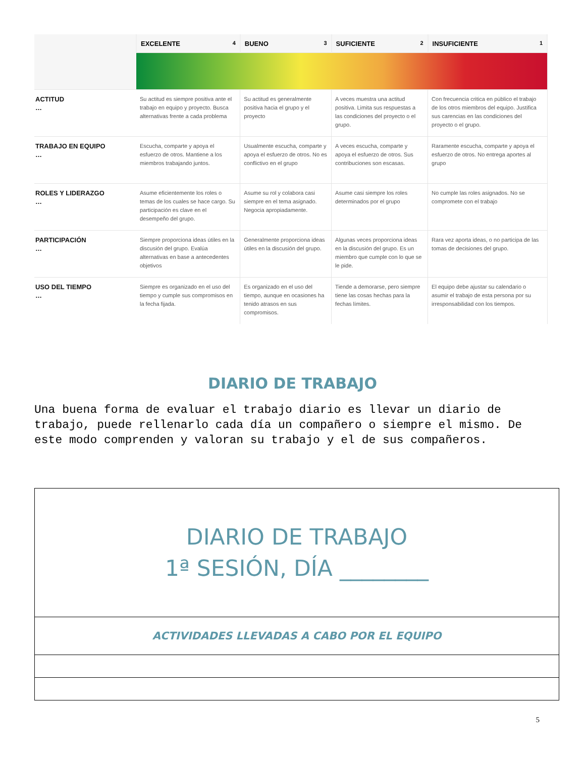| | EXCELENTE 4 | BUENO 3 | SUFICIENTE 2 | INSUFICIENTE 1 |
| --- | --- | --- | --- | --- |
| ACTITUD … | Su actitud es siempre positiva ante el trabajo en equipo y proyecto. Busca alternativas frente a cada problema | Su actitud es generalmente positiva hacia el grupo y el proyecto | A veces muestra una actitud positiva. Limita sus respuestas a las condiciones del proyecto o el grupo. | Con frecuencia critica en público el trabajo de los otros miembros del equipo. Justifica sus carencias en las condiciones del proyecto o el grupo. |
| TRABAJO EN EQUIPO … | Escucha, comparte y apoya el esfuerzo de otros. Mantiene a los miembros trabajando juntos. | Usualmente escucha, comparte y apoya el esfuerzo de otros. No es conflictivo en el grupo | A veces escucha, comparte y apoya el esfuerzo de otros. Sus contribuciones son escasas. | Raramente escucha, comparte y apoya el esfuerzo de otros. No entrega aportes al grupo |
| ROLES Y LIDERAZGO … | Asume eficientemente los roles o temas de los cuales se hace cargo. Su participación es clave en el desempeño del grupo. | Asume su rol y colabora casi siempre en el tema asignado. Negocia apropiadamente. | Asume casi siempre los roles determinados por el grupo | No cumple las roles asignados. No se compromete con el trabajo |
| PARTICIPACIÓN … | Siempre proporciona ideas útiles en la discusión del grupo. Evalúa alternativas en base a antecedentes objetivos | Generalmente proporciona ideas útiles en la discusión del grupo. | Algunas veces proporciona ideas en la discusión del grupo. Es un miembro que cumple con lo que se le pide. | Rara vez aporta ideas, o no participa de las tomas de decisiones del grupo. |
| USO DEL TIEMPO … | Siempre es organizado en el uso del tiempo y cumple sus compromisos en la fecha fijada. | Es organizado en el uso del tiempo, aunque en ocasiones ha tenido atrasos en sus compromisos. | Tiende a demorarse, pero siempre tiene las cosas hechas para la fechas límites. | El equipo debe ajustar su calendario o asumir el trabajo de esta persona por su irresponsabilidad con los tiempos. |
DIARIO DE TRABAJO
Una buena forma de evaluar el trabajo diario es llevar un diario de trabajo, puede rellenarlo cada día un compañero o siempre el mismo. De este modo comprenden y valoran su trabajo y el de sus compañeros.
| DIARIO DE TRABAJO 1ª SESIÓN, DÍA ________ |
| ACTIVIDADES LLEVADAS A CABO POR EL EQUIPO |
5